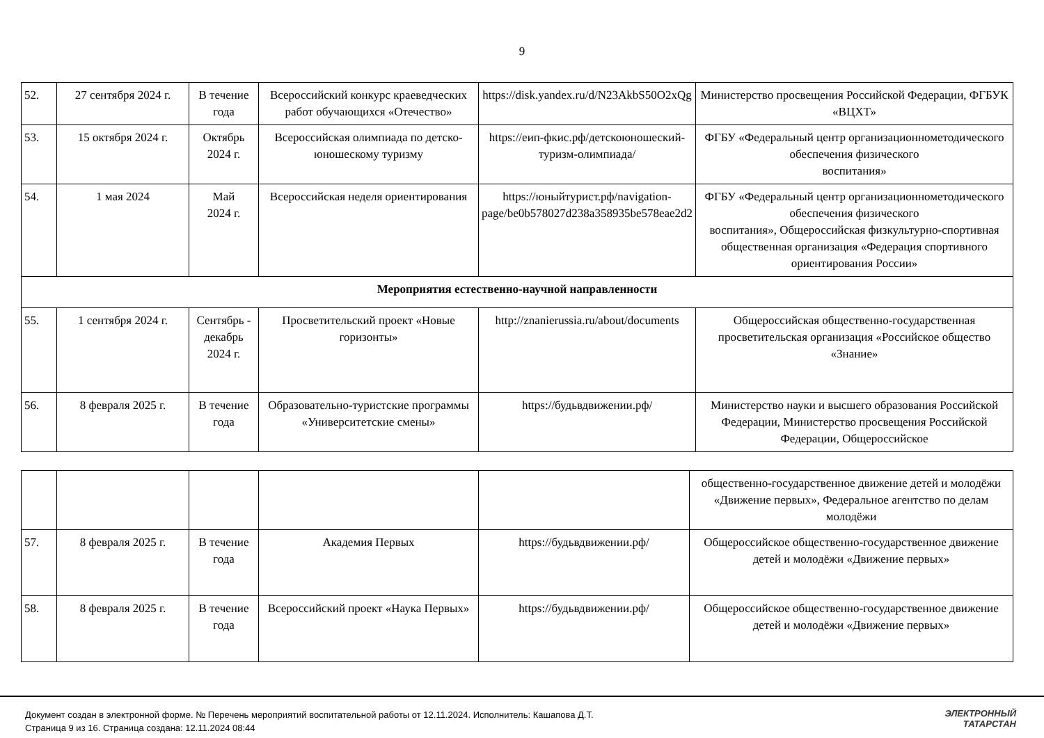9
| 52. | 27 сентября 2024 г. | В течение года | Всероссийский конкурс краеведческих работ обучающихся «Отечество» | https://disk.yandex.ru/d/N23AkbS50O2xQg | Министерство просвещения Российской Федерации, ФГБУК «ВЦХТ» |
| 53. | 15 октября 2024 г. | Октябрь 2024 г. | Всероссийская олимпиада по детско-юношескому туризму | https://еип-фкис.рф/детскоюношеский-туризм-олимпиада/ | ФГБУ «Федеральный центр организационнометодического обеспечения физического воспитания» |
| 54. | 1 мая 2024 | Май 2024 г. | Всероссийская неделя ориентирования | https://юныйтурист.рф/navigation-page/be0b578027d238a358935be578eae2d2 | ФГБУ «Федеральный центр организационнометодического обеспечения физического воспитания», Общероссийская физкультурно-спортивная общественная организация «Федерация спортивного ориентирования России» |
| Мероприятия естественно-научной направленности | | | | | |
| 55. | 1 сентября 2024 г. | Сентябрь - декабрь 2024 г. | Просветительский проект «Новые горизонты» | http://znanierussia.ru/about/documents | Общероссийская общественно-государственная просветительская организация «Российское общество «Знание» |
| 56. | 8 февраля 2025 г. | В течение года | Образовательно-туристские программы «Университетские смены» | https://будьвдвижении.рф/ | Министерство науки и высшего образования Российской Федерации, Министерство просвещения Российской Федерации, Общероссийское |
| | | | | | общественно-государственное движение детей и молодёжи «Движение первых», Федеральное агентство по делам молодёжи |
| 57. | 8 февраля 2025 г. | В течение года | Академия Первых | https://будьвдвижении.рф/ | Общероссийское общественно-государственное движение детей и молодёжи «Движение первых» |
| 58. | 8 февраля 2025 г. | В течение года | Всероссийский проект «Наука Первых» | https://будьвдвижении.рф/ | Общероссийское общественно-государственное движение детей и молодёжи «Движение первых» |
Документ создан в электронной форме. № Перечень мероприятий воспитательной работы от 12.11.2024. Исполнитель: Кашапова Д.Т.
Страница 9 из 16. Страница создана: 12.11.2024 08:44
ЭЛЕКТРОННЫЙ
ТАТАРСТАН